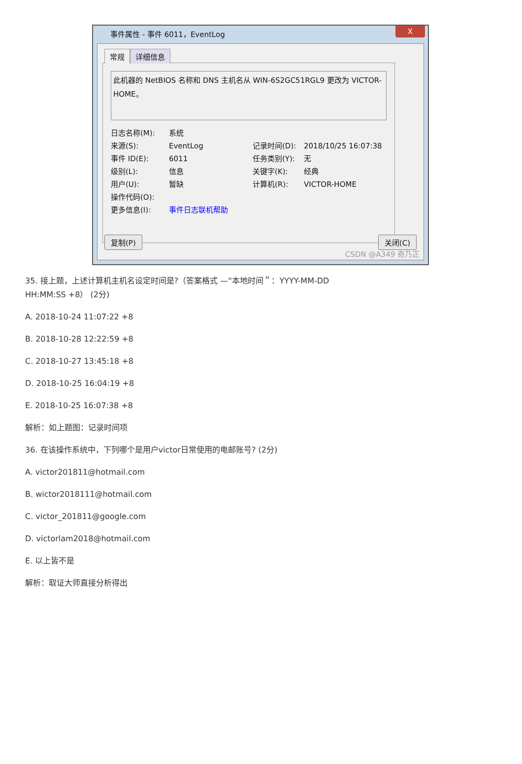事件属性 - 事件 6011，EventLog
X
常规 详细信息
此机器的 NetBIOS 名称和 DNS 主机名从 WIN-6S2GC51RGL9 更改为 VICTOR-HOME。
日志名称(M):
系统
来源(S):
EventLog
记录时间(D):
2018/10/25 16:07:38
事件 ID(E):
6011
任务类别(Y):
无
级别(L):
信息
关键字(K):
经典
用户(U):
暂缺
计算机(R):
VICTOR-HOME
操作代码(O):
更多信息(I):
事件日志联机帮助
复制(P) 关闭(C)
CSDN @A349 奇乃正
35. 接上题，上述计算机主机名设定时间是?（答案格式 —“本地时间＂：YYYY-MM-DD
HH:MM:SS +8） (2分)
A. 2018-10-24 11:07:22 +8
B. 2018-10-28 12:22:59 +8
C. 2018-10-27 13:45:18 +8
D. 2018-10-25 16:04:19 +8
E. 2018-10-25 16:07:38 +8
解析：如上题图：记录时间项
36. 在该操作系统中，下列哪个是用户victor日常使用的电邮账号? (2分)
A. victor201811@hotmail.com
B. wictor2018111@hotmail.com
C. victor_201811@google.com
D. victorlam2018@hotmail.com
E. 以上皆不是
解析：取证大师直接分析得出